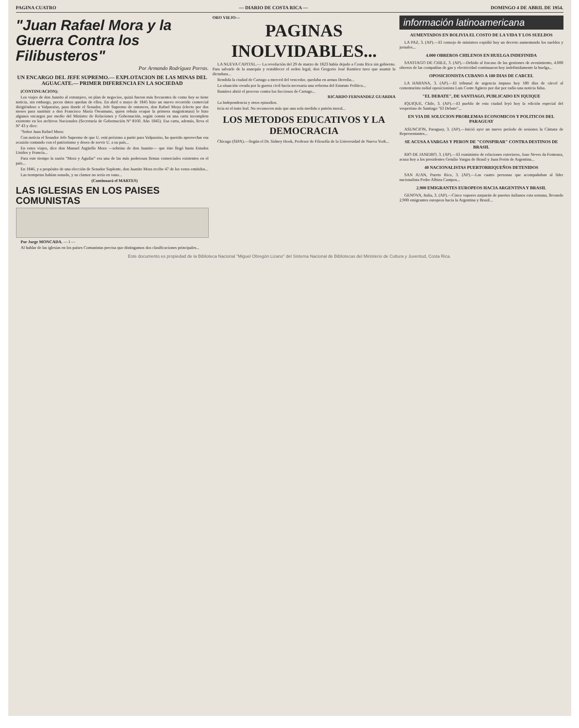PAGINA CUATRO — DIARIO DE COSTA RICA — DOMINGO 4 DE ABRIL DE 1954.
"Juan Rafael Mora y la Guerra Contra los Filibusteros"
Por Armando Rodríguez Porras.
UN ENCARGO DEL JEFE SUPREMO.— EXPLOTACION DE LAS MINAS DEL AGUACATE.— PRIMER DIFERENCIA EN LA SOCIEDAD
(CONTINUACION):
Los viajes de don Juanito al extranjero, en plan de negocios, quizá fueron más frecuentes de como hoy se tiene noticia, sin embargo, pocos datos quedan de ellos. En abril o mayo de 1845 hizo un nuevo recorrido comercial dirigiéndose a Valparaíso, para donde el Senador, Jefe Supremo de entonces, don Rafael Moya (electo por dos meses para sustituir a don Francisco María Oreamuno, quien rehuía ocupar la primera magistratura) le hizo algunos encargos por medio del Ministro de Relaciones y Gobernación, según consta en una carta incompleta existente en los archivos Nacionales (Secretaría de Gobernación Nº 8160. Año 1845). Esa carta, además, lleva el Nº 43 y dice:
"Señor Juan Rafael Mora:
Con noticia el Senador Jefe Supremo de que U. está próximo a partir para Valparaíso, ha querido aprovechar esa ocasión contando con el patriotismo y deseo de servir U. a su país...
En estos viajes, dice don Manuel Argüello Mora —sobrino de don Juanito— que éste llegó hasta Estados Unidos y Francia...
Para este tiempo la razón "Mora y Aguilar" era una de las más poderosas firmas comerciales existentes en el país...
En 1846, y a propósito de una elección de Senador Suplente, don Juanito Mora recibe 47 de los votos emitidos...
Las trompetas habían sonado, y su clamor no sería en vano...
(Continuará el MARTES)
LAS IGLESIAS EN LOS PAISES COMUNISTAS
Por Jorge MONCADA. — I —
Al hablar de las iglesias en los países Comunistas precisa que distingamos dos clasificaciones principales...
ORO VIEJO—
PAGINAS INOLVIDABLES...
LA NUEVA CAPITAL.— La revolución del 29 de marzo de 1823 había dejado a Costa Rica sin gobierno. Para salvarle de la anarquía y restablecer el orden legal, don Gregorio José Ramírez tuvo que asumir la dictadura...
Rendida la ciudad de Cartago a merced del vencedor, quedaba en armas Heredia...
La situación creada por la guerra civil hacía necesaria una reforma del Estatuto Político...
Ramírez abrió el proceso contra los facciosos de Cartago...
RICARDO FERNANDEZ GUARDIA
La Independencia y otros episodios.
ticia ni el trato leal. No reconocen más que una sola medida o patrón moral...
LOS METODOS EDUCATIVOS Y LA DEMOCRACIA
Chicago (SIPA).—Según el Dr. Sidney Hook, Profesor de Filosofía de la Universidad de Nueva York...
información latinoamericana
AUMENTADOS EN BOLIVIA EL COSTO DE LA VIDA Y LOS SUELDOS
LA PAZ, 3. (AP).—El consejo de ministros expidió hoy un decreto aumentando los sueldos y jornales...
4.000 OBREROS CHILENOS EN HUELGA INDEFINIDA
SANTIAGO DE CHILE, 3. (AP).—Debido al fracaso de las gestiones de avenimiento, 4.000 obreros de las compañías de gas y electricidad continuaron hoy indefinidamente la huelga...
OPOSICIONISTA CUBANO A 180 DIAS DE CARCEL
LA HABANA, 3. (AP).—El tribunal de urgencia impuso hoy 180 días de cárcel al comentarista radial oposicionista Luis Conte Agüero por dar por radio una noticia falsa.
"EL DEBATE", DE SANTIAGO, PUBLICADO EN IQUIQUE
IQUIQUE, Chile, 3. (AP).—El pueblo de esta ciudad leyó hoy la edición especial del vespertino de Santiago "El Debate"...
EN VIA DE SOLUCION PROBLEMAS ECONOMICOS Y POLITICOS DEL PARAGUAY
ASUNCION, Paraguay, 3. (AP).—Inició ayer un nuevo período de sesiones la Cámara de Representantes...
SE ACUSA A VARGAS Y PERON DE "CONSPIRAR" CONTRA DESTINOS DE BRASIL
RIO DE JANEIRO, 3. (AP).—El exministro de relaciones exteriores, Joao Neves da Fontoura, acusa hoy a los presidentes Getulio Vargas de Brasil y Juan Perón de Argentina...
40 NACIONALISTAS PUERTORRIQUEÑOS DETENIDOS
SAN JUAN, Puerto Rico, 3. (AP).—Las cuatro personas que acompañaban al líder nacionalista Pedro Albizu Campos...
2.900 EMIGRANTES EUROPEOS HACIA ARGENTINA Y BRASIL
GENOVA, Italia, 3. (AP).—Cinco vapores zarparán de puertos italianos esta semana, llevando 2.900 emigrantes europeos hacia la Argentina y Brasil...
Este documento es propiedad de la Biblioteca Nacional "Miguel Obregón Lizano" del Sistema Nacional de Bibliotecas del Ministerio de Cultura y Juventud, Costa Rica.